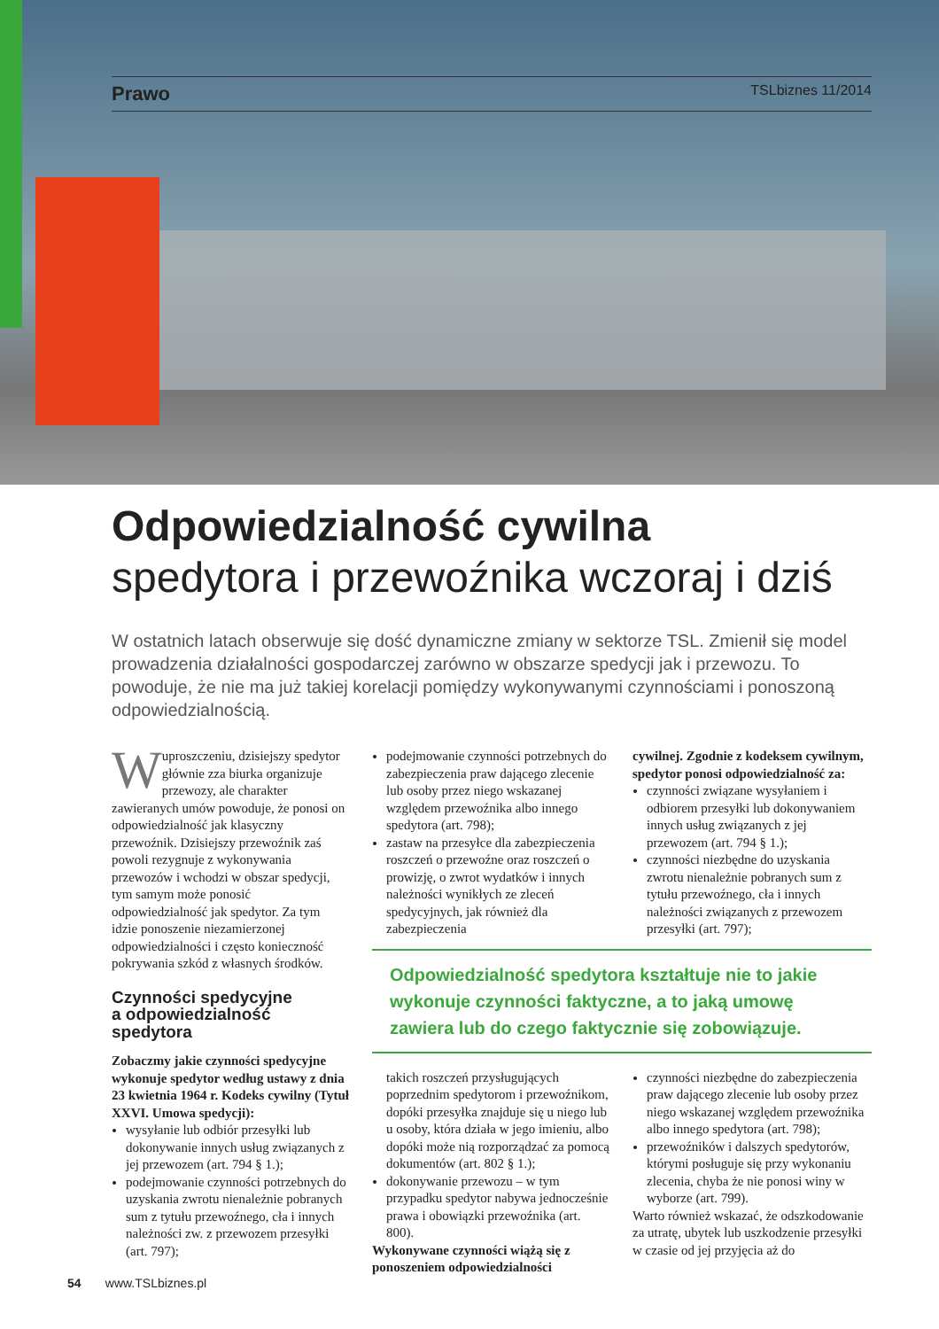Prawo TSLbiznes 11/2014
Odpowiedzialność cywilna
spedytora i przewoźnika wczoraj i dziś
W ostatnich latach obserwuje się dość dynamiczne zmiany w sektorze TSL. Zmienił się model prowadzenia działalności gospodarczej zarówno w obszarze spedycji jak i przewozu. To powoduje, że nie ma już takiej korelacji pomiędzy wykonywanymi czynnościami i ponoszoną odpowiedzialnością.
W uproszczeniu, dzisiejszy spedytor głównie zza biurka organizuje przewozy, ale charakter zawieranych umów powoduje, że ponosi on odpowiedzialność jak klasyczny przewoźnik. Dzisiejszy przewoźnik zaś powoli rezygnuje z wykonywania przewozów i wchodzi w obszar spedycji, tym samym może ponosić odpowiedzialność jak spedytor. Za tym idzie ponoszenie niezamierzonej odpowiedzialności i często konieczność pokrywania szkód z własnych środków.
Czynności spedycyjne
a odpowiedzialność spedytora
Zobaczmy jakie czynności spedycyjne wykonuje spedytor według ustawy z dnia 23 kwietnia 1964 r. Kodeks cywilny (Tytuł XXVI. Umowa spedycji):
wysyłanie lub odbiór przesyłki lub dokonywanie innych usług związanych z jej przewozem (art. 794 § 1.);
podejmowanie czynności potrzebnych do uzyskania zwrotu nienależnie pobranych sum z tytułu przewoźnego, cła i innych należności zw. z przewozem przesyłki (art. 797);
podejmowanie czynności potrzebnych do zabezpieczenia praw dającego zlecenie lub osoby przez niego wskazanej względem przewoźnika albo innego spedytora (art. 798);
zastaw na przesyłce dla zabezpieczenia roszczeń o przewoźne oraz roszczeń o prowizję, o zwrot wydatków i innych należności wynikłych ze zleceń spedycyjnych, jak również dla zabezpieczenia
cywilnej. Zgodnie z kodeksem cywilnym, spedytor ponosi odpowiedzialność za:
czynności związane wysyłaniem i odbiorem przesyłki lub dokonywaniem innych usług związanych z jej przewozem (art. 794 § 1.);
czynności niezbędne do uzyskania zwrotu nienależnie pobranych sum z tytułu przewoźnego, cła i innych należności związanych z przewozem przesyłki (art. 797);
Odpowiedzialność spedytora kształtuje nie to jakie wykonuje czynności faktyczne, a to jaką umowę zawiera lub do czego faktycznie się zobowiązuje.
takich roszczeń przysługujących poprzednim spedytorom i przewoźnikom, dopóki przesyłka znajduje się u niego lub u osoby, która działa w jego imieniu, albo dopóki może nią rozporządzać za pomocą dokumentów (art. 802 § 1.);
dokonywanie przewozu – w tym przypadku spedytor nabywa jednocześnie prawa i obowiązki przewoźnika (art. 800).
Wykonywane czynności wiążą się z ponoszeniem odpowiedzialności
czynności niezbędne do zabezpieczenia praw dającego zlecenie lub osoby przez niego wskazanej względem przewoźnika albo innego spedytora (art. 798);
przewoźników i dalszych spedytorów, którymi posługuje się przy wykonaniu zlecenia, chyba że nie ponosi winy w wyborze (art. 799).
Warto również wskazać, że odszkodowanie za utratę, ubytek lub uszkodzenie przesyłki w czasie od jej przyjęcia aż do
54 www.TSLbiznes.pl